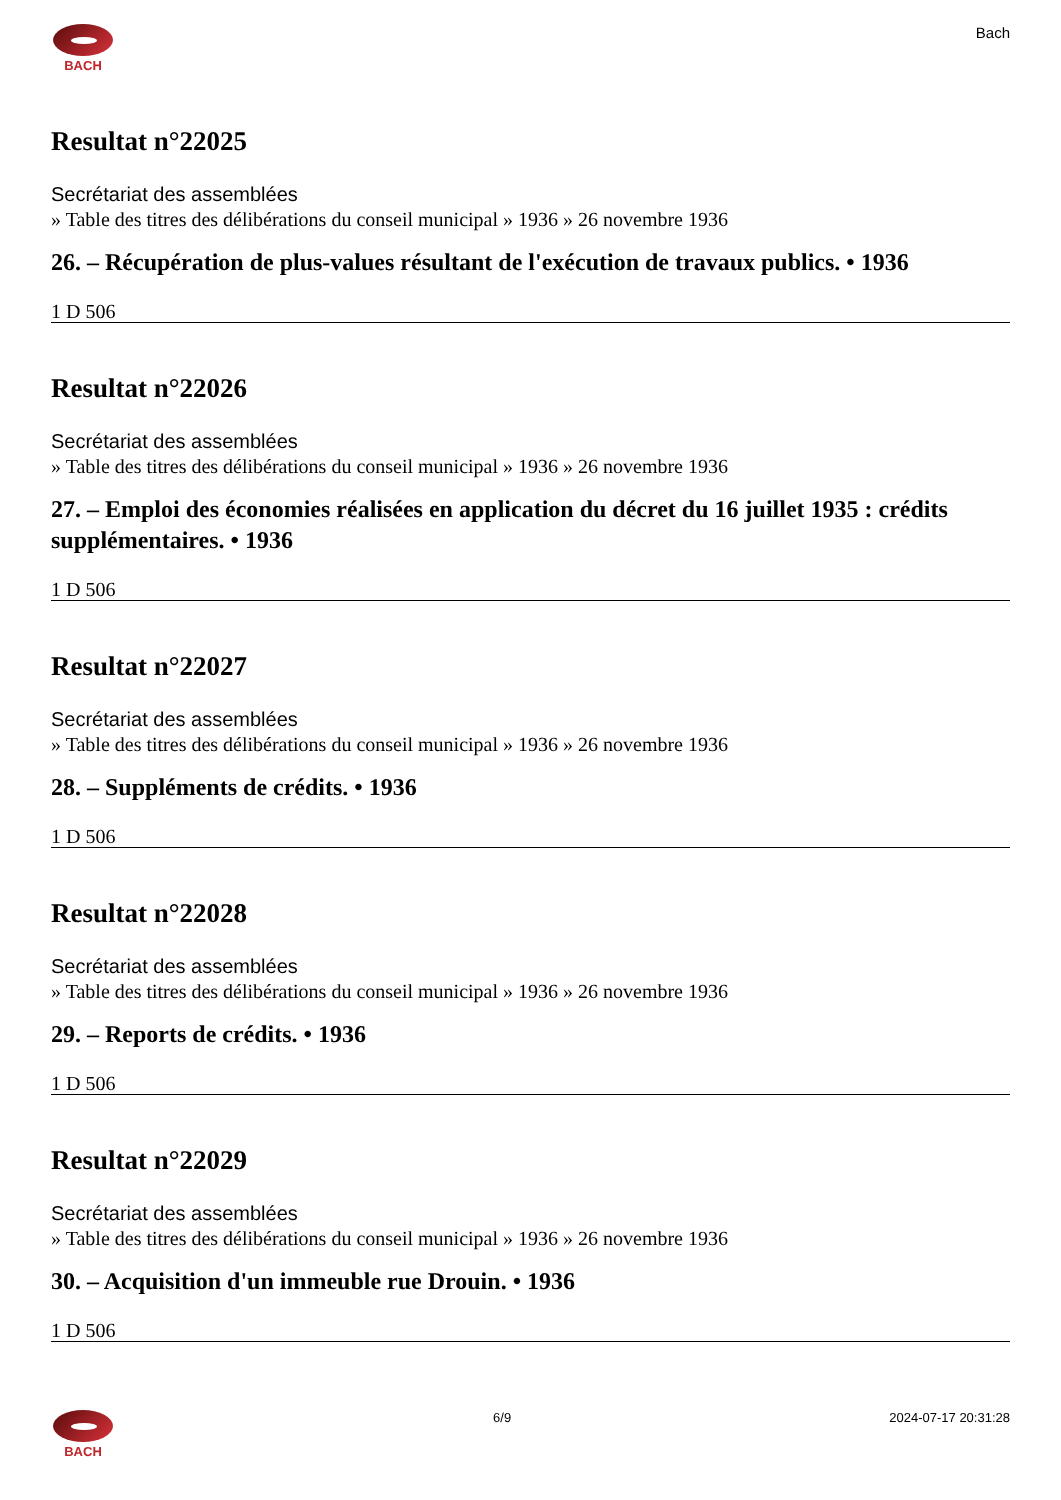BACH
Bach
Resultat n°22025
Secrétariat des assemblées
» Table des titres des délibérations du conseil municipal » 1936 » 26 novembre 1936
26. – Récupération de plus-values résultant de l'exécution de travaux publics. • 1936
1 D 506
Resultat n°22026
Secrétariat des assemblées
» Table des titres des délibérations du conseil municipal » 1936 » 26 novembre 1936
27. – Emploi des économies réalisées en application du décret du 16 juillet 1935 : crédits supplémentaires. • 1936
1 D 506
Resultat n°22027
Secrétariat des assemblées
» Table des titres des délibérations du conseil municipal » 1936 » 26 novembre 1936
28. – Suppléments de crédits. • 1936
1 D 506
Resultat n°22028
Secrétariat des assemblées
» Table des titres des délibérations du conseil municipal » 1936 » 26 novembre 1936
29. – Reports de crédits. • 1936
1 D 506
Resultat n°22029
Secrétariat des assemblées
» Table des titres des délibérations du conseil municipal » 1936 » 26 novembre 1936
30. – Acquisition d'un immeuble rue Drouin. • 1936
1 D 506
BACH 6/9 2024-07-17 20:31:28